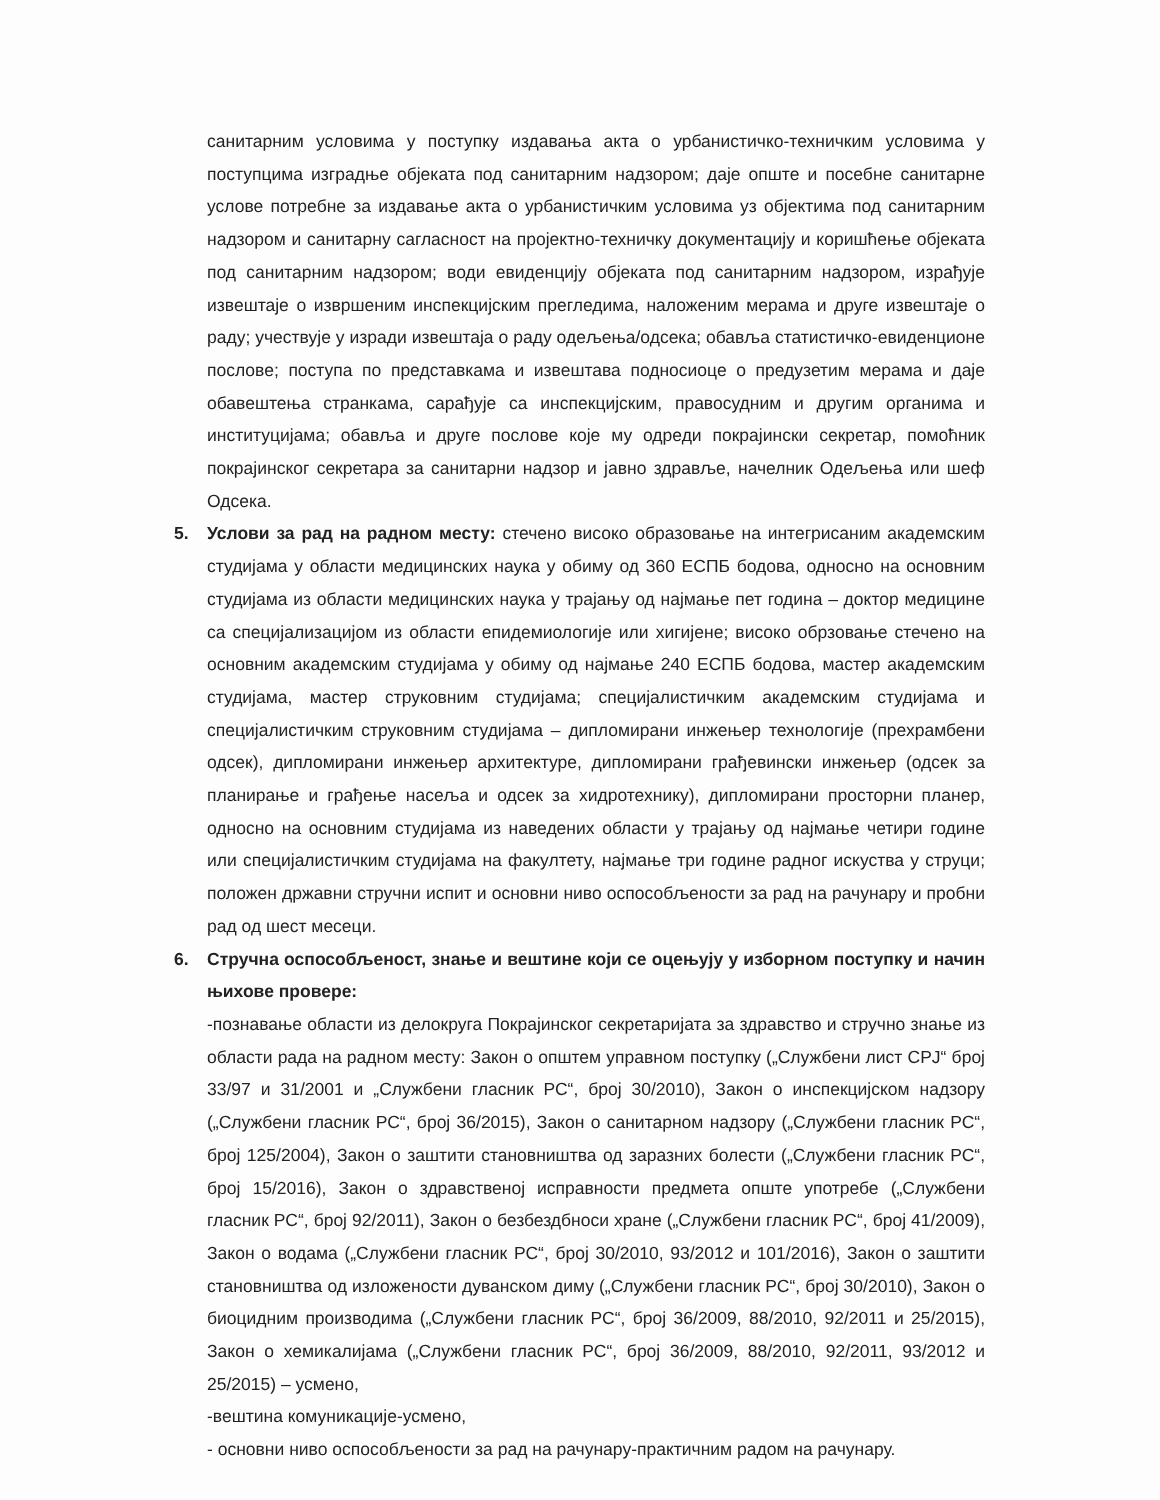санитарним условима у поступку издавања акта о урбанистичко-техничким условима у поступцима изградње објеката под санитарним надзором; даје опште и посебне санитарне услове потребне за издавање акта о урбанистичким условима уз објектима под санитарним надзором и санитарну сагласност на пројектно-техничку документацију и коришћење објеката под санитарним надзором; води евиденцију објеката под санитарним надзором, израђује извештаје о извршеним инспекцијским прегледима, наложеним мерама и друге извештаје о раду; учествује у изради извештаја о раду одељења/одсека; обавља статистичко-евиденционе послове; поступа по представкама и извештава подносиоце о предузетим мерама и даје обавештења странкама, сарађује са инспекцијским, правосудним и другим органима и институцијама; обавља и друге послове које му одреди покрајински секретар, помоћник покрајинског секретара за санитарни надзор и јавно здравље, начелник Одељења или шеф Одсека.
5. Услови за рад на радном месту: стечено високо образовање на интегрисаним академским студијама у области медицинских наука у обиму од 360 ЕСПБ бодова, односно на основним студијама из области медицинских наука у трајању од најмање пет година – доктор медицине са специјализацијом из области епидемиологије или хигијене; високо обрзовање стечено на основним академским студијама у обиму од најмање 240 ЕСПБ бодова, мастер академским студијама, мастер струковним студијама; специјалистичким академским студијама и специјалистичким струковним студијама – дипломирани инжењер технологије (прехрамбени одсек), дипломирани инжењер архитектуре, дипломирани грађевински инжењер (одсек за планирање и грађење насеља и одсек за хидротехнику), дипломирани просторни планер, односно на основним студијама из наведених области у трајању од најмање четири године или специјалистичким студијама на факултету, најмање три године радног искуства у струци; положен државни стручни испит и основни ниво оспособљености за рад на рачунару и пробни рад од шест месеци.
6. Стручна оспособљеност, знање и вештине који се оцењују у изборном поступку и начин њихове провере:
-познавање области из делокруга Покрајинског секретаријата за здравство и стручно знање из области рада на радном месту: Закон о општем управном поступку („Службени лист СРЈ“ број 33/97 и 31/2001 и „Службени гласник РС“, број 30/2010), Закон о инспекцијском надзору („Службени гласник РС“, број 36/2015), Закон о санитарном надзору („Службени гласник РС“, број 125/2004), Закон о заштити становништва од заразних болести („Службени гласник РС“, број 15/2016), Закон о здравственој исправности предмета опште употребе („Службени гласник РС“, број 92/2011), Закон о безбездбноси хране („Службени гласник РС“, број 41/2009), Закон о водама („Службени гласник РС“, број 30/2010, 93/2012 и 101/2016), Закон о заштити становништва од изложености дуванском диму („Службени гласник РС“, број 30/2010), Закон о биоцидним производима („Службени гласник РС“, број 36/2009, 88/2010, 92/2011 и 25/2015), Закон о хемикалијама („Службени гласник РС“, број 36/2009, 88/2010, 92/2011, 93/2012 и 25/2015) – усмено,
-вештина комуникације-усмено,
- основни ниво оспособљености за рад на рачунару-практичним радом на рачунару.